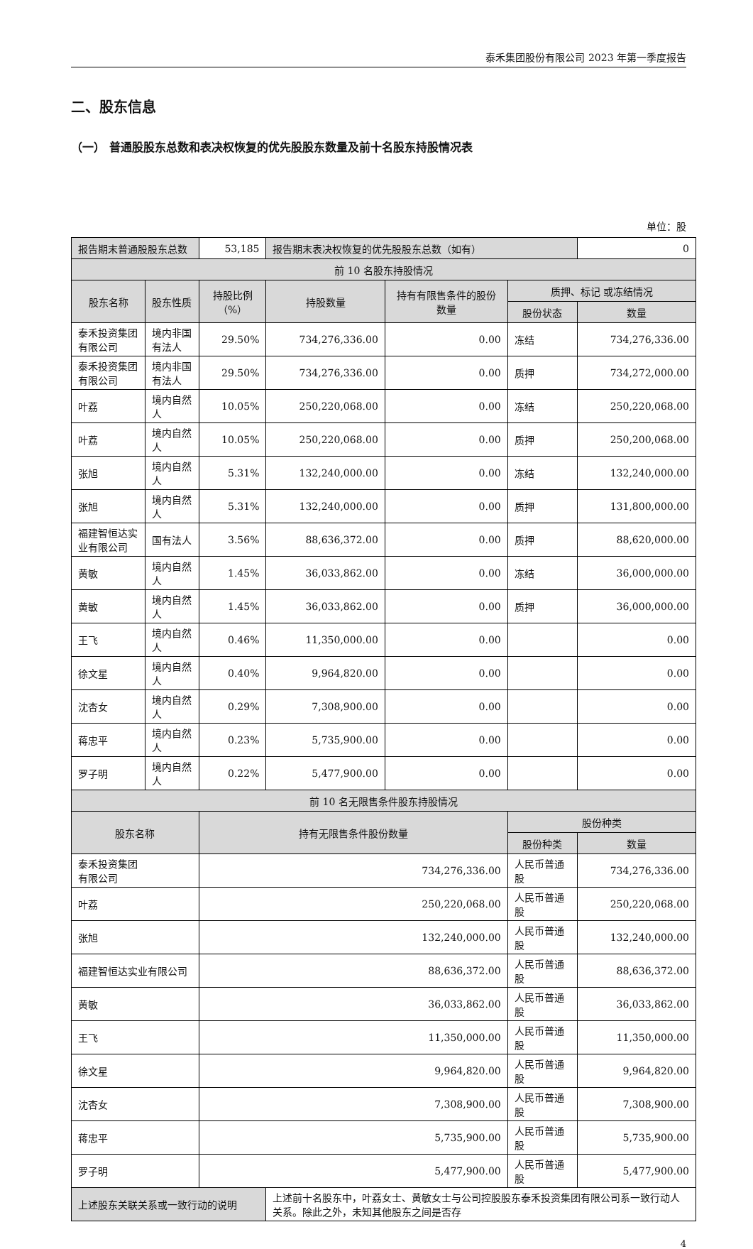泰禾集团股份有限公司 2023 年第一季度报告
二、股东信息
（一） 普通股股东总数和表决权恢复的优先股股东数量及前十名股东持股情况表
单位：股
| 报告期末普通股股东总数 | | 53,185 | 报告期末表决权恢复的优先股股东总数（如有） | | | 0 |
| 前 10 名股东持股情况 | | | | | | |
| 股东名称 | 股东性质 | 持股比例（%） | 持股数量 | 持有有限售条件的股份数量 | 质押、标记 或冻结情况 | |
| | | | | | 股份状态 | 数量 |
| 泰禾投资集团有限公司 | 境内非国有法人 | 29.50% | 734,276,336.00 | 0.00 | 冻结 | 734,276,336.00 |
| 泰禾投资集团有限公司 | 境内非国有法人 | 29.50% | 734,276,336.00 | 0.00 | 质押 | 734,272,000.00 |
| 叶荔 | 境内自然人 | 10.05% | 250,220,068.00 | 0.00 | 冻结 | 250,220,068.00 |
| 叶荔 | 境内自然人 | 10.05% | 250,220,068.00 | 0.00 | 质押 | 250,200,068.00 |
| 张旭 | 境内自然人 | 5.31% | 132,240,000.00 | 0.00 | 冻结 | 132,240,000.00 |
| 张旭 | 境内自然人 | 5.31% | 132,240,000.00 | 0.00 | 质押 | 131,800,000.00 |
| 福建智恒达实业有限公司 | 国有法人 | 3.56% | 88,636,372.00 | 0.00 | 质押 | 88,620,000.00 |
| 黄敏 | 境内自然人 | 1.45% | 36,033,862.00 | 0.00 | 冻结 | 36,000,000.00 |
| 黄敏 | 境内自然人 | 1.45% | 36,033,862.00 | 0.00 | 质押 | 36,000,000.00 |
| 王飞 | 境内自然人 | 0.46% | 11,350,000.00 | 0.00 | | 0.00 |
| 徐文星 | 境内自然人 | 0.40% | 9,964,820.00 | 0.00 | | 0.00 |
| 沈杏女 | 境内自然人 | 0.29% | 7,308,900.00 | 0.00 | | 0.00 |
| 蒋忠平 | 境内自然人 | 0.23% | 5,735,900.00 | 0.00 | | 0.00 |
| 罗子明 | 境内自然人 | 0.22% | 5,477,900.00 | 0.00 | | 0.00 |
| 前 10 名无限售条件股东持股情况 | | | | | | |
| 股东名称 | | 持有无限售条件股份数量 | | | 股份种类 | |
| | | | | | 股份种类 | 数量 |
| 泰禾投资集团 有限公司 | | 734,276,336.00 | | | 人民币普通股 | 734,276,336.00 |
| 叶荔 | | 250,220,068.00 | | | 人民币普通股 | 250,220,068.00 |
| 张旭 | | 132,240,000.00 | | | 人民币普通股 | 132,240,000.00 |
| 福建智恒达实业有限公司 | | 88,636,372.00 | | | 人民币普通股 | 88,636,372.00 |
| 黄敏 | | 36,033,862.00 | | | 人民币普通股 | 36,033,862.00 |
| 王飞 | | 11,350,000.00 | | | 人民币普通股 | 11,350,000.00 |
| 徐文星 | | 9,964,820.00 | | | 人民币普通股 | 9,964,820.00 |
| 沈杏女 | | 7,308,900.00 | | | 人民币普通股 | 7,308,900.00 |
| 蒋忠平 | | 5,735,900.00 | | | 人民币普通股 | 5,735,900.00 |
| 罗子明 | | 5,477,900.00 | | | 人民币普通股 | 5,477,900.00 |
| 上述股东关联关系或一致行动的说明 | | | 上述前十名股东中，叶荔女士、黄敏女士与公司控股股东泰禾投资集团有限公司系一致行动人关系。除此之外，未知其他股东之间是否存 | | | |
4